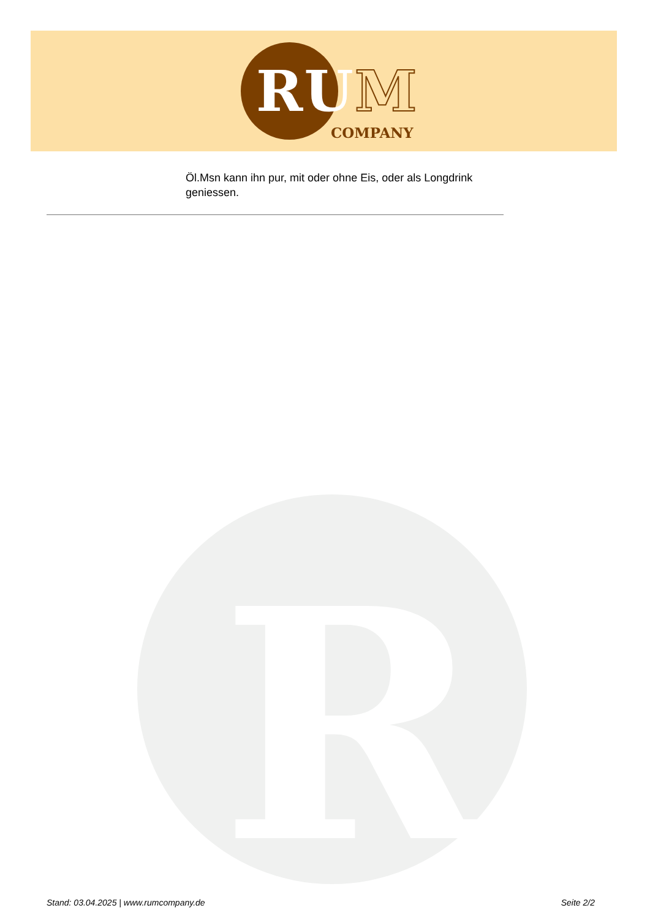RUM
COMPANY
Öl.Msn kann ihn pur, mit oder ohne Eis, oder als Longdrink geniessen.
R
Stand: 03.04.2025 | www.rumcompany.de Seite 2/2